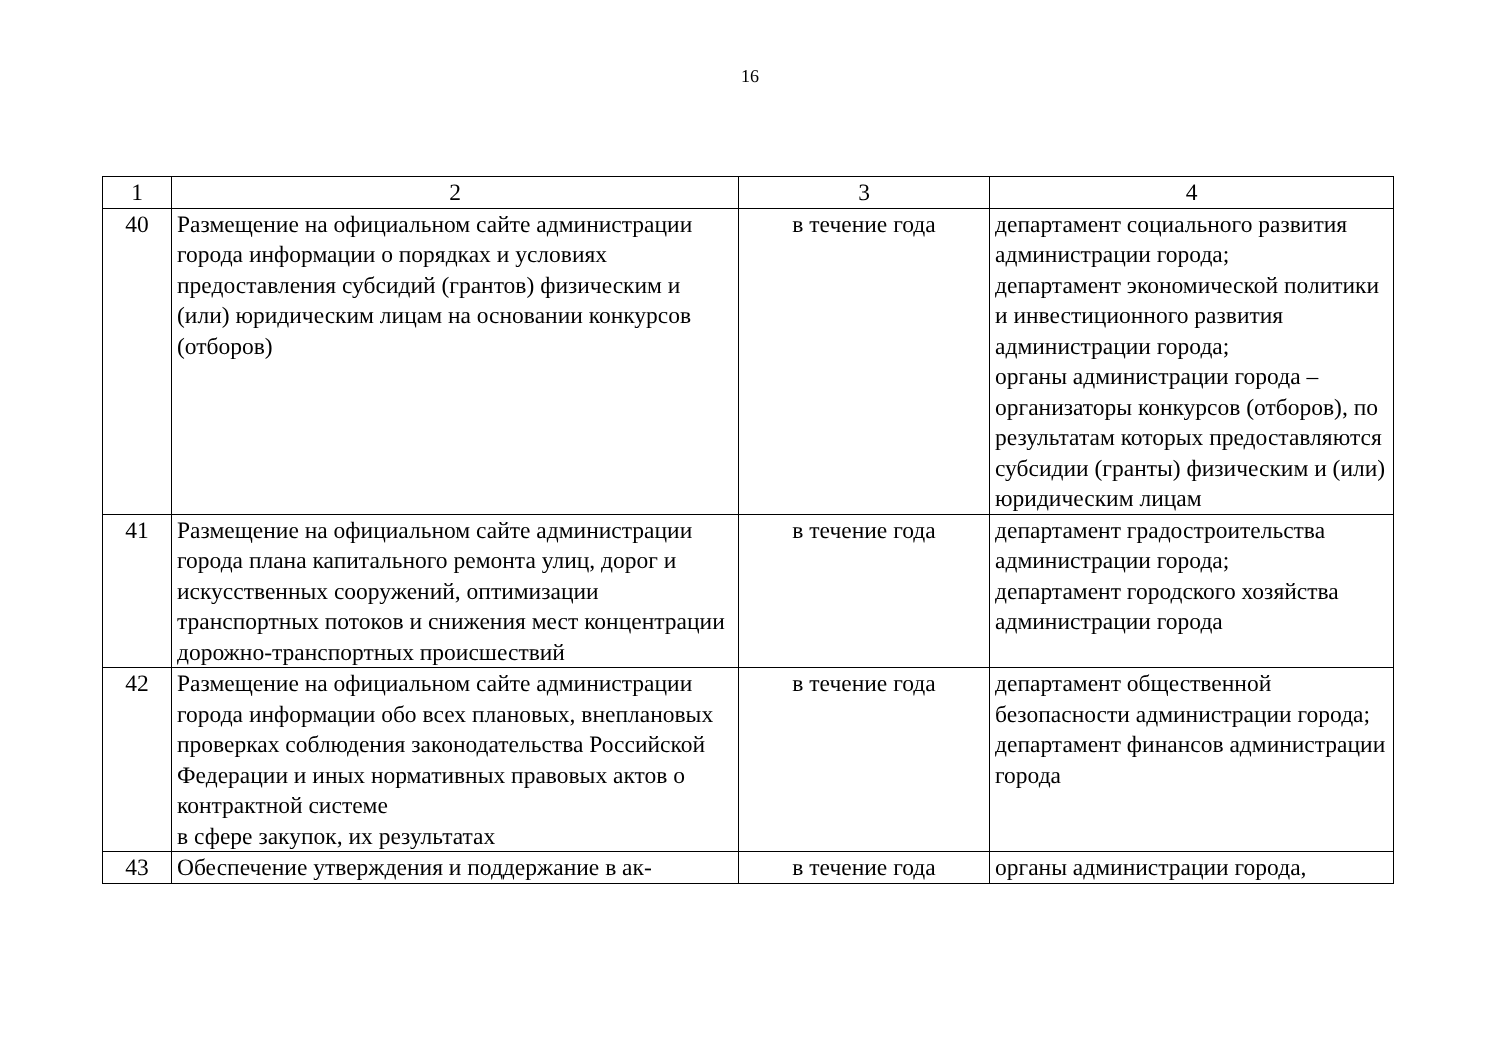16
| 1 | 2 | 3 | 4 |
| 40 | Размещение на официальном сайте администрации города информации о порядках и условиях предоставления субсидий (грантов) физическим и (или) юридическим лицам на основании конкурсов (отборов) | в течение года | департамент социального развития администрации города; департамент экономической политики и инвестиционного развития администрации города; органы администрации города – организаторы конкурсов (отборов), по результатам которых предоставляются субсидии (гранты) физическим и (или) юридическим лицам |
| 41 | Размещение на официальном сайте администрации города плана капитального ремонта улиц, дорог и искусственных сооружений, оптимизации транспортных потоков и снижения мест концентрации дорожно-транспортных происшествий | в течение года | департамент градостроительства администрации города; департамент городского хозяйства администрации города |
| 42 | Размещение на официальном сайте администрации города информации обо всех плановых, внеплановых проверках соблюдения законодательства Российской Федерации и иных нормативных правовых актов о контрактной системе в сфере закупок, их результатах | в течение года | департамент общественной безопасности администрации города; департамент финансов администрации города |
| 43 | Обеспечение утверждения и поддержание в ак- | в течение года | органы администрации города, |